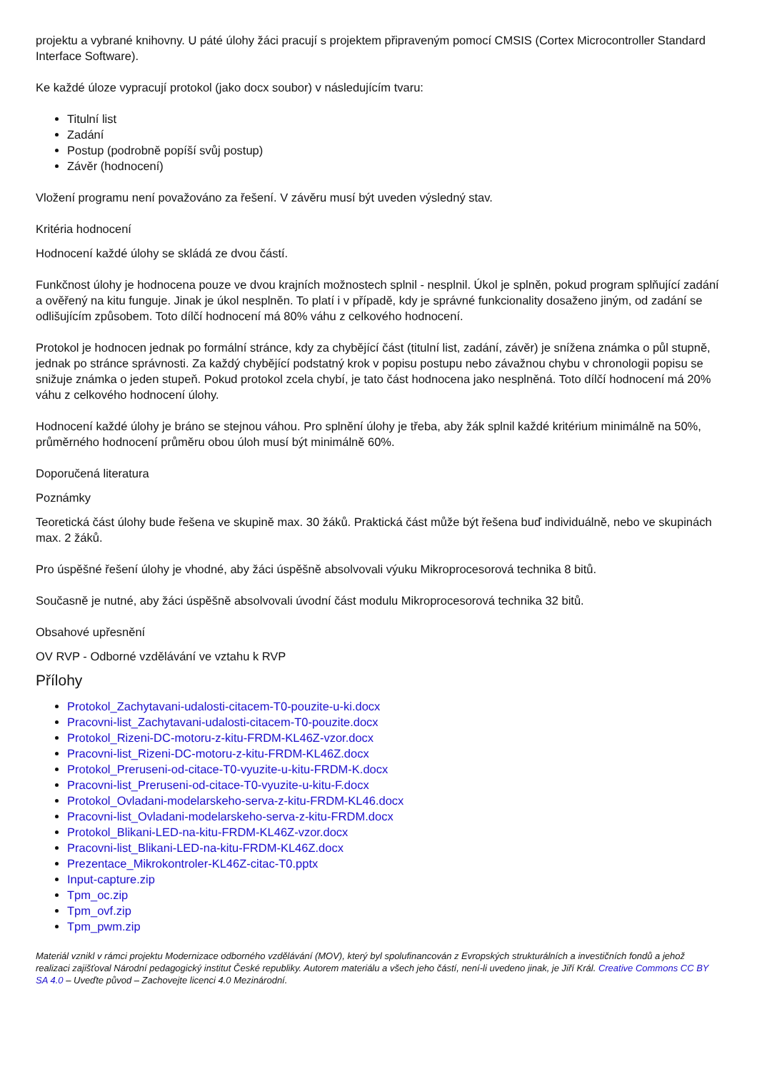projektu a vybrané knihovny. U páté úlohy žáci pracují s projektem připraveným pomocí CMSIS (Cortex Microcontroller Standard Interface Software).
Ke každé úloze vypracují protokol (jako docx soubor) v následujícím tvaru:
Titulní list
Zadání
Postup (podrobně popíší svůj postup)
Závěr (hodnocení)
Vložení programu není považováno za řešení. V závěru musí být uveden výsledný stav.
Kritéria hodnocení
Hodnocení každé úlohy se skládá ze dvou částí.
Funkčnost úlohy je hodnocena pouze ve dvou krajních možnostech splnil - nesplnil. Úkol je splněn, pokud program splňující zadání a ověřený na kitu funguje. Jinak je úkol nesplněn. To platí i v případě, kdy je správné funkcionality dosaženo jiným, od zadání se odlišujícím způsobem. Toto dílčí hodnocení má 80% váhu z celkového hodnocení.
Protokol je hodnocen jednak po formální stránce, kdy za chybějící část (titulní list, zadání, závěr) je snížena známka o půl stupně, jednak po stránce správnosti. Za každý chybějící podstatný krok v popisu postupu nebo závažnou chybu v chronologii popisu se snižuje známka o jeden stupeň. Pokud protokol zcela chybí, je tato část hodnocena jako nesplněná. Toto dílčí hodnocení má 20% váhu z celkového hodnocení úlohy.
Hodnocení každé úlohy je bráno se stejnou váhou. Pro splnění úlohy je třeba, aby žák splnil každé kritérium minimálně na 50%, průměrného hodnocení průměru obou úloh musí být minimálně 60%.
Doporučená literatura
Poznámky
Teoretická část úlohy bude řešena ve skupině max. 30 žáků. Praktická část může být řešena buď individuálně, nebo ve skupinách max. 2 žáků.
Pro úspěšné řešení úlohy je vhodné, aby žáci úspěšně absolvovali výuku Mikroprocesorová technika 8 bitů.
Současně je nutné, aby žáci úspěšně absolvovali úvodní část modulu Mikroprocesorová technika 32 bitů.
Obsahové upřesnění
OV RVP - Odborné vzdělávání ve vztahu k RVP
Přílohy
Protokol_Zachytavani-udalosti-citacem-T0-pouzite-u-ki.docx
Pracovni-list_Zachytavani-udalosti-citacem-T0-pouzite.docx
Protokol_Rizeni-DC-motoru-z-kitu-FRDM-KL46Z-vzor.docx
Pracovni-list_Rizeni-DC-motoru-z-kitu-FRDM-KL46Z.docx
Protokol_Preruseni-od-citace-T0-vyuzite-u-kitu-FRDM-K.docx
Pracovni-list_Preruseni-od-citace-T0-vyuzite-u-kitu-F.docx
Protokol_Ovladani-modelarskeho-serva-z-kitu-FRDM-KL46.docx
Pracovni-list_Ovladani-modelarskeho-serva-z-kitu-FRDM.docx
Protokol_Blikani-LED-na-kitu-FRDM-KL46Z-vzor.docx
Pracovni-list_Blikani-LED-na-kitu-FRDM-KL46Z.docx
Prezentace_Mikrokontroler-KL46Z-citac-T0.pptx
Input-capture.zip
Tpm_oc.zip
Tpm_ovf.zip
Tpm_pwm.zip
Materiál vznikl v rámci projektu Modernizace odborného vzdělávání (MOV), který byl spolufinancován z Evropských strukturálních a investičních fondů a jehož realizaci zajišťoval Národní pedagogický institut České republiky. Autorem materiálu a všech jeho částí, není-li uvedeno jinak, je Jiří Král. Creative Commons CC BY SA 4.0 – Uveďte původ – Zachovejte licenci 4.0 Mezinárodní.